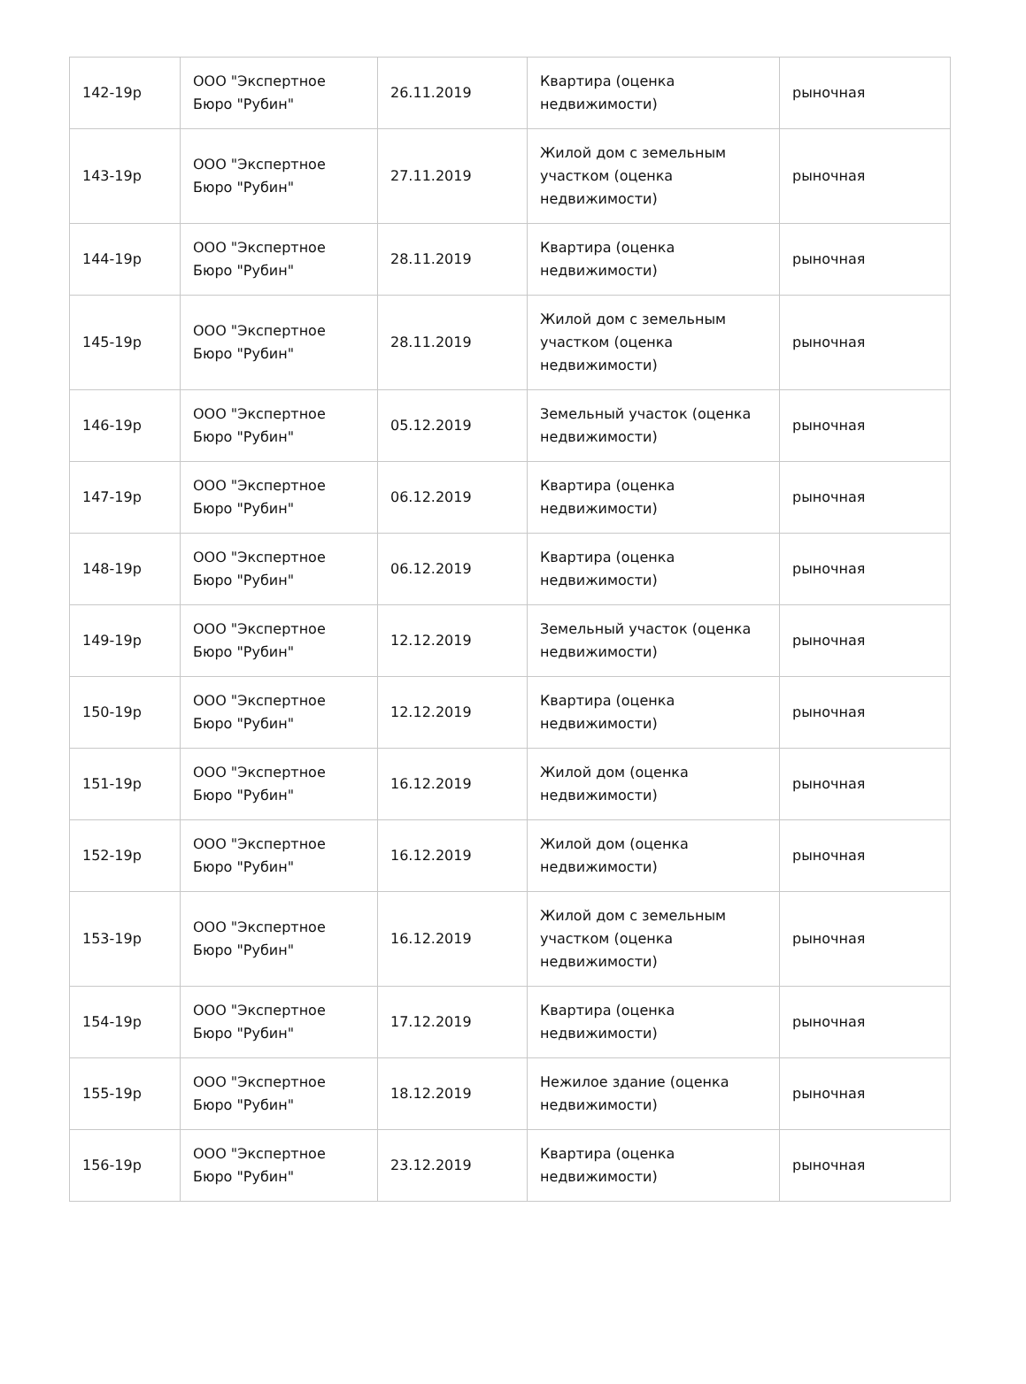| 142-19р | ООО "Экспертное Бюро "Рубин" | 26.11.2019 | Квартира (оценка недвижимости) | рыночная |
| 143-19р | ООО "Экспертное Бюро "Рубин" | 27.11.2019 | Жилой дом с земельным участком (оценка недвижимости) | рыночная |
| 144-19р | ООО "Экспертное Бюро "Рубин" | 28.11.2019 | Квартира (оценка недвижимости) | рыночная |
| 145-19р | ООО "Экспертное Бюро "Рубин" | 28.11.2019 | Жилой дом с земельным участком (оценка недвижимости) | рыночная |
| 146-19р | ООО "Экспертное Бюро "Рубин" | 05.12.2019 | Земельный участок (оценка недвижимости) | рыночная |
| 147-19р | ООО "Экспертное Бюро "Рубин" | 06.12.2019 | Квартира (оценка недвижимости) | рыночная |
| 148-19р | ООО "Экспертное Бюро "Рубин" | 06.12.2019 | Квартира (оценка недвижимости) | рыночная |
| 149-19р | ООО "Экспертное Бюро "Рубин" | 12.12.2019 | Земельный участок (оценка недвижимости) | рыночная |
| 150-19р | ООО "Экспертное Бюро "Рубин" | 12.12.2019 | Квартира (оценка недвижимости) | рыночная |
| 151-19р | ООО "Экспертное Бюро "Рубин" | 16.12.2019 | Жилой дом (оценка недвижимости) | рыночная |
| 152-19р | ООО "Экспертное Бюро "Рубин" | 16.12.2019 | Жилой дом (оценка недвижимости) | рыночная |
| 153-19р | ООО "Экспертное Бюро "Рубин" | 16.12.2019 | Жилой дом с земельным участком (оценка недвижимости) | рыночная |
| 154-19р | ООО "Экспертное Бюро "Рубин" | 17.12.2019 | Квартира (оценка недвижимости) | рыночная |
| 155-19р | ООО "Экспертное Бюро "Рубин" | 18.12.2019 | Нежилое здание (оценка недвижимости) | рыночная |
| 156-19р | ООО "Экспертное Бюро "Рубин" | 23.12.2019 | Квартира (оценка недвижимости) | рыночная |